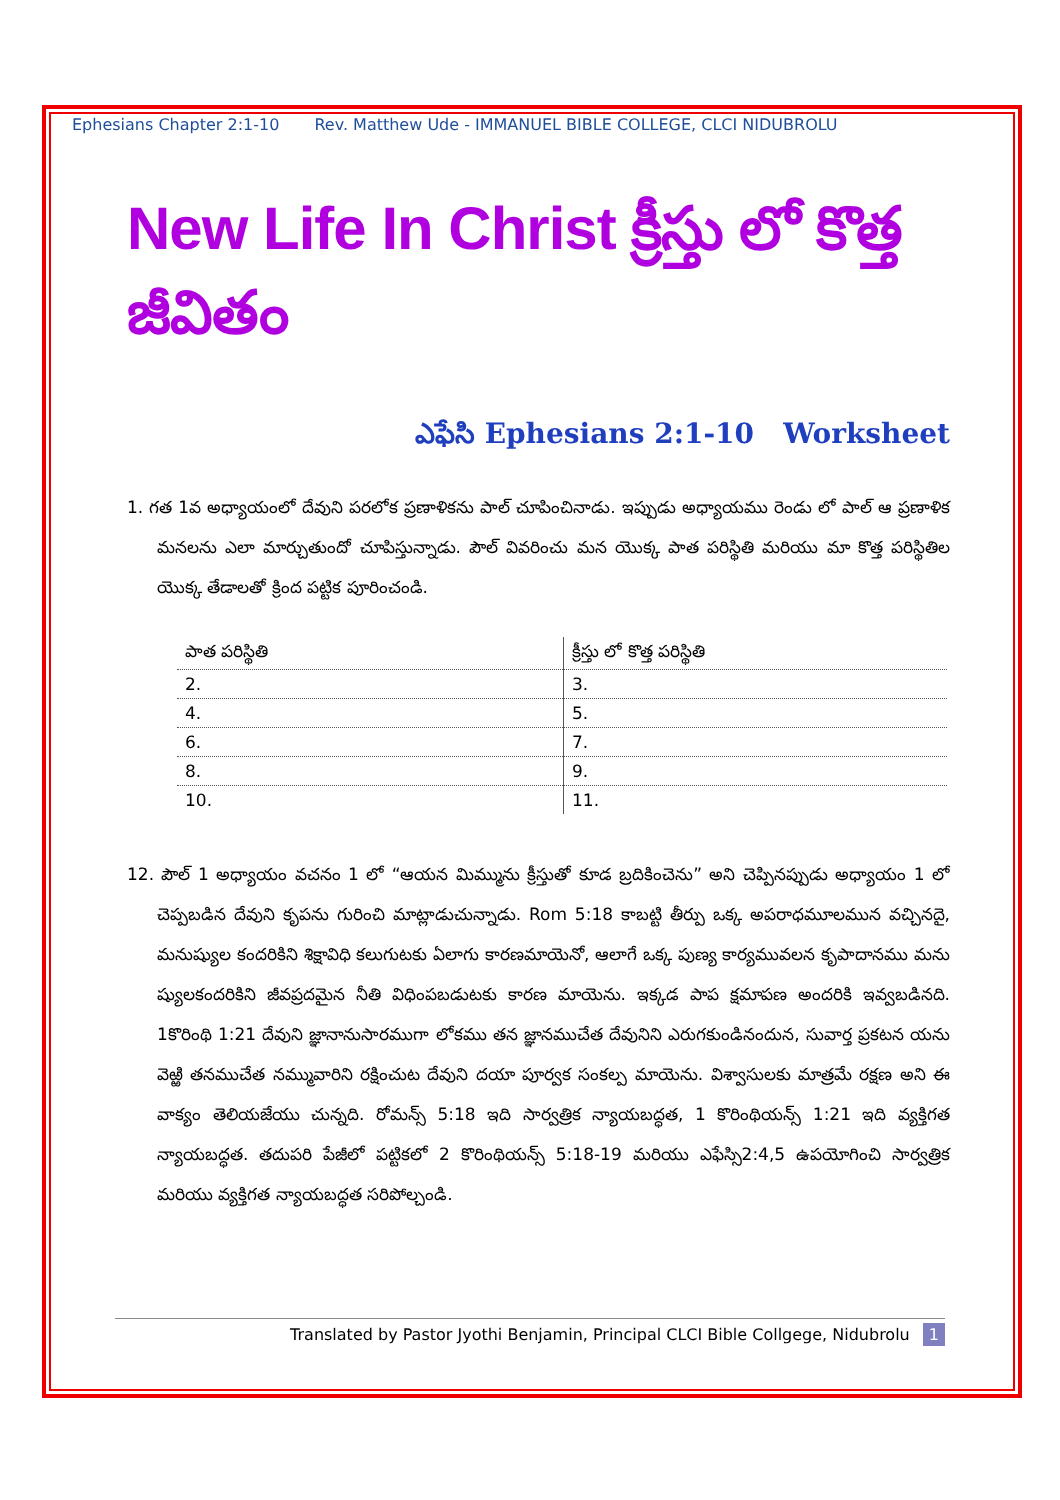Ephesians Chapter 2:1-10 Rev. Matthew Ude - IMMANUEL BIBLE COLLEGE, CLCI NIDUBROLU
New Life In Christ క్రీస్తు లో కొత్త జీవితం
ఎఫేసి Ephesians 2:1-10 Worksheet
1. గత 1వ అధ్యాయంలో దేవుని పరలోక ప్రణాళికను పాల్ చూపించినాడు. ఇప్పుడు అధ్యాయము రెండు లో పాల్ ఆ ప్రణాళిక మనలను ఎలా మార్చుతుందో చూపిస్తున్నాడు. పౌల్ వివరించు మన యొక్క పాత పరిస్థితి మరియు మా కొత్త పరిస్థితిల యొక్క తేడాలతో క్రింద పట్టిక పూరించండి.
| పాత పరిస్థితి | క్రీస్తు లో కొత్త పరిస్థితి |
| --- | --- |
| 2. | 3. |
| 4. | 5. |
| 6. | 7. |
| 8. | 9. |
| 10. | 11. |
12. పౌల్ 1 అధ్యాయం వచనం 1 లో “ఆయన మిమ్మును క్రీస్తుతో కూడ బ్రదికించెను” అని చెప్పినప్పుడు అధ్యాయం 1 లో చెప్పబడిన దేవుని కృపను గురించి మాట్లాడుచున్నాడు. Rom 5:18 కాబట్టి తీర్పు ఒక్క అపరాధమూలమున వచ్చినదై, మనుష్యుల కందరికిని శిక్షావిధి కలుగుటకు ఏలాగు కారణమాయెనో, ఆలాగే ఒక్క పుణ్య కార్యమువలన కృపాదానము మను ష్యులకందరికిని జీవప్రదమైన నీతి విధింపబడుటకు కారణ మాయెను. ఇక్కడ పాప క్షమాపణ అందరికి ఇవ్వబడినది. 1కొరింథి 1:21 దేవుని జ్ఞానానుసారముగా లోకము తన జ్ఞానముచేత దేవునిని ఎరుగకుండినందున, సువార్త ప్రకటన యను వెఱ్ఱి తనముచేత నమ్మువారిని రక్షించుట దేవుని దయా పూర్వక సంకల్ప మాయెను. విశ్వాసులకు మాత్రమే రక్షణ అని ఈ వాక్యం తెలియజేయు చున్నది. రోమన్స్ 5:18 ఇది సార్వత్రిక న్యాయబద్ధత, 1 కొరింథియన్స్ 1:21 ఇది వ్యక్తిగత న్యాయబద్ధత. తదుపరి పేజీలో పట్టికలో 2 కొరింథియన్స్ 5:18-19 మరియు ఎఫేస్సి2:4,5 ఉపయోగించి సార్వత్రిక మరియు వ్యక్తిగత న్యాయబద్ధత సరిపోల్చండి.
Translated by Pastor Jyothi Benjamin, Principal CLCI Bible Collgege, Nidubrolu 1